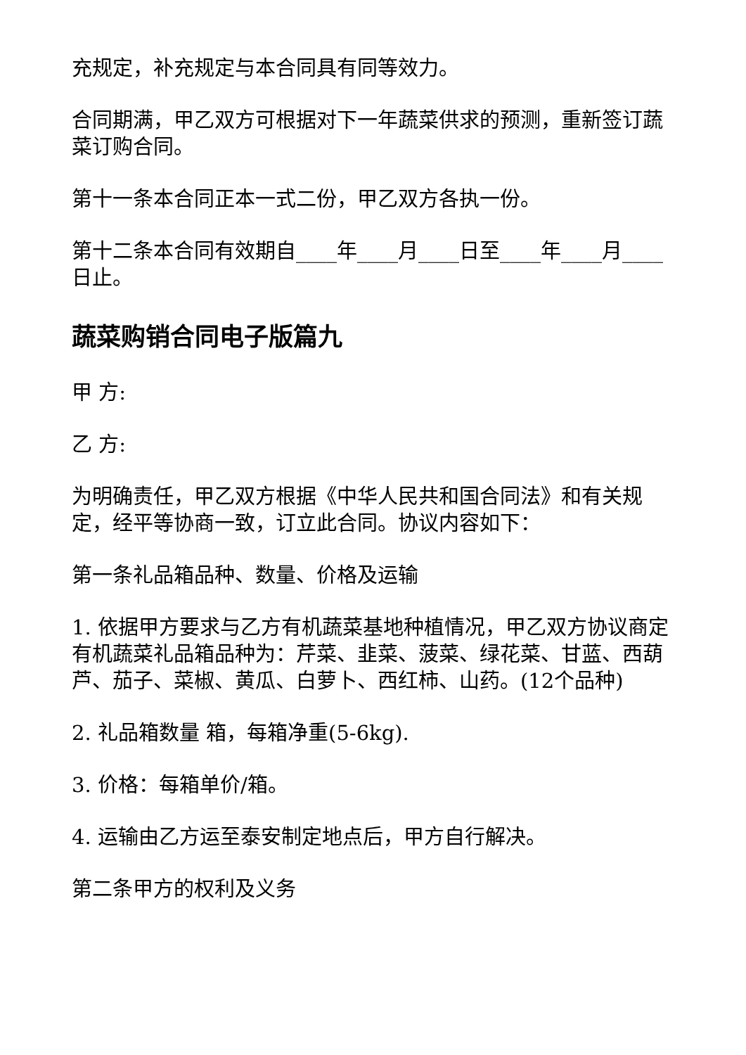充规定，补充规定与本合同具有同等效力。
合同期满，甲乙双方可根据对下一年蔬菜供求的预测，重新签订蔬菜订购合同。
第十一条本合同正本一式二份，甲乙双方各执一份。
第十二条本合同有效期自____年____月____日至____年____月____日止。
蔬菜购销合同电子版篇九
甲 方:
乙 方:
为明确责任，甲乙双方根据《中华人民共和国合同法》和有关规定，经平等协商一致，订立此合同。协议内容如下：
第一条礼品箱品种、数量、价格及运输
1. 依据甲方要求与乙方有机蔬菜基地种植情况，甲乙双方协议商定有机蔬菜礼品箱品种为：芹菜、韭菜、菠菜、绿花菜、甘蓝、西葫芦、茄子、菜椒、黄瓜、白萝卜、西红柿、山药。(12个品种)
2. 礼品箱数量 箱，每箱净重(5-6kg).
3. 价格：每箱单价/箱。
4. 运输由乙方运至泰安制定地点后，甲方自行解决。
第二条甲方的权利及义务